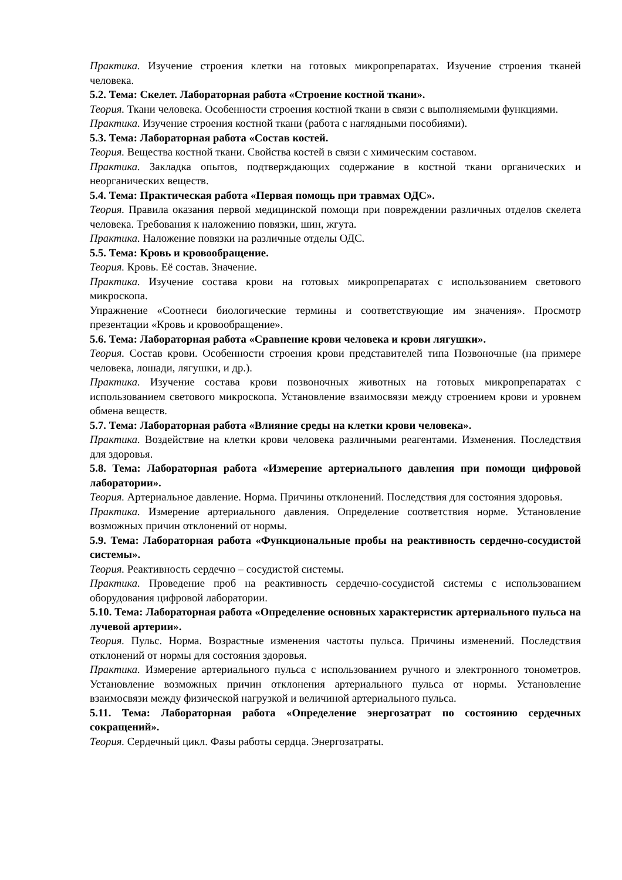Практика. Изучение строения клетки на готовых микропрепаратах. Изучение строения тканей человека.
5.2. Тема: Скелет. Лабораторная работа «Строение костной ткани».
Теория. Ткани человека. Особенности строения костной ткани в связи с выполняемыми функциями.
Практика. Изучение строения костной ткани (работа с наглядными пособиями).
5.3. Тема: Лабораторная работа «Состав костей.
Теория. Вещества костной ткани. Свойства костей в связи с химическим составом.
Практика. Закладка опытов, подтверждающих содержание в костной ткани органических и неорганических веществ.
5.4. Тема: Практическая работа «Первая помощь при травмах ОДС».
Теория. Правила оказания первой медицинской помощи при повреждении различных отделов скелета человека. Требования к наложению повязки, шин, жгута.
Практика. Наложение повязки на различные отделы ОДС.
5.5. Тема: Кровь и кровообращение.
Теория. Кровь. Её состав. Значение.
Практика. Изучение состава крови на готовых микропрепаратах с использованием светового микроскопа.
Упражнение «Соотнеси биологические термины и соответствующие им значения». Просмотр презентации «Кровь и кровообращение».
5.6. Тема: Лабораторная работа «Сравнение крови человека и крови лягушки».
Теория. Состав крови. Особенности строения крови представителей типа Позвоночные (на примере человека, лошади, лягушки, и др.).
Практика. Изучение состава крови позвоночных животных на готовых микропрепаратах с использованием светового микроскопа. Установление взаимосвязи между строением крови и уровнем обмена веществ.
5.7. Тема: Лабораторная работа «Влияние среды на клетки крови человека».
Практика. Воздействие на клетки крови человека различными реагентами. Изменения. Последствия для здоровья.
5.8. Тема: Лабораторная работа «Измерение артериального давления при помощи цифровой лаборатории».
Теория. Артериальное давление. Норма. Причины отклонений. Последствия для состояния здоровья.
Практика. Измерение артериального давления. Определение соответствия норме. Установление возможных причин отклонений от нормы.
5.9. Тема: Лабораторная работа «Функциональные пробы на реактивность сердечно-сосудистой системы».
Теория. Реактивность сердечно – сосудистой системы.
Практика. Проведение проб на реактивность сердечно-сосудистой системы с использованием оборудования цифровой лаборатории.
5.10. Тема: Лабораторная работа «Определение основных характеристик артериального пульса на лучевой артерии».
Теория. Пульс. Норма. Возрастные изменения частоты пульса. Причины изменений. Последствия отклонений от нормы для состояния здоровья.
Практика. Измерение артериального пульса с использованием ручного и электронного тонометров. Установление возможных причин отклонения артериального пульса от нормы. Установление взаимосвязи между физической нагрузкой и величиной артериального пульса.
5.11. Тема: Лабораторная работа «Определение энергозатрат по состоянию сердечных сокращений».
Теория. Сердечный цикл. Фазы работы сердца. Энергозатраты.